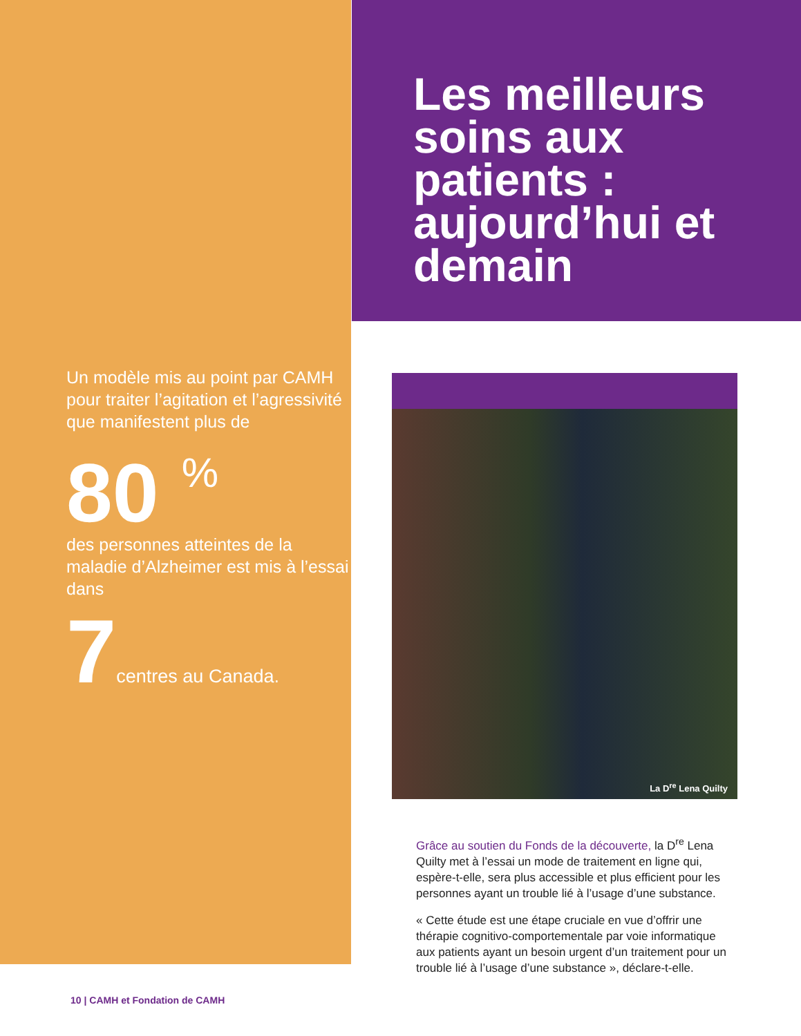Un modèle mis au point par CAMH pour traiter l’agitation et l’agressivité que manifestent plus de
80 <sup>%</sup>
des personnes atteintes de la maladie d’Alzheimer est mis à l’essai dans
7centres au Canada.
Les meilleurs soins aux patients : aujourd’hui et demain
La D<sup>re</sup> Lena Quilty
Grâce au soutien du Fonds de la découverte, la D<sup>re</sup> Lena Quilty met à l’essai un mode de traitement en ligne qui, espère-t-elle, sera plus accessible et plus efficient pour les personnes ayant un trouble lié à l’usage d’une substance.
« Cette étude est une étape cruciale en vue d’offrir une thérapie cognitivo-comportementale par voie informatique aux patients ayant un besoin urgent d’un traitement pour un trouble lié à l’usage d’une substance », déclare-t-elle.
10 | CAMH et Fondation de CAMH